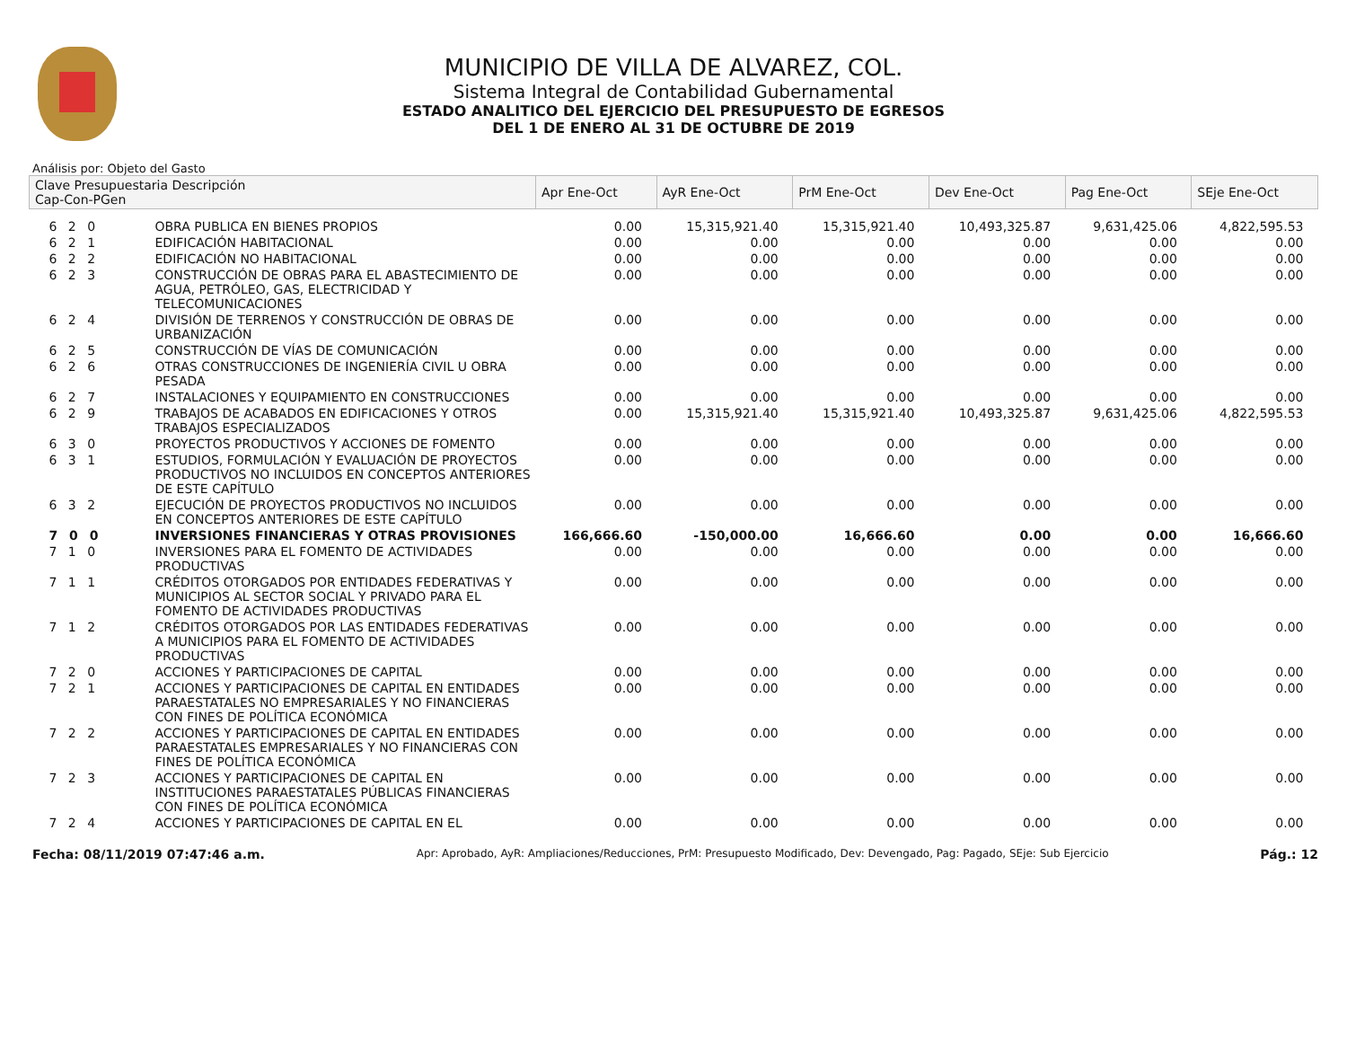MUNICIPIO DE VILLA DE ALVAREZ, COL.
Sistema Integral de Contabilidad Gubernamental
ESTADO ANALITICO DEL EJERCICIO DEL PRESUPUESTO DE EGRESOS
DEL 1 DE ENERO AL 31 DE OCTUBRE DE 2019
Análisis por: Objeto del Gasto
| Clave Presupuestaria Descripción Cap-Con-PGen | | Apr Ene-Oct | AyR Ene-Oct | PrM Ene-Oct | Dev Ene-Oct | Pag Ene-Oct | SEje Ene-Oct |
| --- | --- | --- | --- | --- | --- | --- | --- |
| 6 2 0 | OBRA PUBLICA EN BIENES PROPIOS | 0.00 | 15,315,921.40 | 15,315,921.40 | 10,493,325.87 | 9,631,425.06 | 4,822,595.53 |
| 6 2 1 | EDIFICACIÓN HABITACIONAL | 0.00 | 0.00 | 0.00 | 0.00 | 0.00 | 0.00 |
| 6 2 2 | EDIFICACIÓN NO HABITACIONAL | 0.00 | 0.00 | 0.00 | 0.00 | 0.00 | 0.00 |
| 6 2 3 | CONSTRUCCIÓN DE OBRAS PARA EL ABASTECIMIENTO DE AGUA, PETRÓLEO, GAS, ELECTRICIDAD Y TELECOMUNICACIONES | 0.00 | 0.00 | 0.00 | 0.00 | 0.00 | 0.00 |
| 6 2 4 | DIVISIÓN DE TERRENOS Y CONSTRUCCIÓN DE OBRAS DE URBANIZACIÓN | 0.00 | 0.00 | 0.00 | 0.00 | 0.00 | 0.00 |
| 6 2 5 | CONSTRUCCIÓN DE VÍAS DE COMUNICACIÓN | 0.00 | 0.00 | 0.00 | 0.00 | 0.00 | 0.00 |
| 6 2 6 | OTRAS CONSTRUCCIONES DE INGENIERÍA CIVIL U OBRA PESADA | 0.00 | 0.00 | 0.00 | 0.00 | 0.00 | 0.00 |
| 6 2 7 | INSTALACIONES Y EQUIPAMIENTO EN CONSTRUCCIONES | 0.00 | 0.00 | 0.00 | 0.00 | 0.00 | 0.00 |
| 6 2 9 | TRABAJOS DE ACABADOS EN EDIFICACIONES Y OTROS TRABAJOS ESPECIALIZADOS | 0.00 | 15,315,921.40 | 15,315,921.40 | 10,493,325.87 | 9,631,425.06 | 4,822,595.53 |
| 6 3 0 | PROYECTOS PRODUCTIVOS Y ACCIONES DE FOMENTO | 0.00 | 0.00 | 0.00 | 0.00 | 0.00 | 0.00 |
| 6 3 1 | ESTUDIOS, FORMULACIÓN Y EVALUACIÓN DE PROYECTOS PRODUCTIVOS NO INCLUIDOS EN CONCEPTOS ANTERIORES DE ESTE CAPÍTULO | 0.00 | 0.00 | 0.00 | 0.00 | 0.00 | 0.00 |
| 6 3 2 | EJECUCIÓN DE PROYECTOS PRODUCTIVOS NO INCLUIDOS EN CONCEPTOS ANTERIORES DE ESTE CAPÍTULO | 0.00 | 0.00 | 0.00 | 0.00 | 0.00 | 0.00 |
| 7 0 0 | INVERSIONES FINANCIERAS Y OTRAS PROVISIONES | 166,666.60 | -150,000.00 | 16,666.60 | 0.00 | 0.00 | 16,666.60 |
| 7 1 0 | INVERSIONES PARA EL FOMENTO DE ACTIVIDADES PRODUCTIVAS | 0.00 | 0.00 | 0.00 | 0.00 | 0.00 | 0.00 |
| 7 1 1 | CRÉDITOS OTORGADOS POR ENTIDADES FEDERATIVAS Y MUNICIPIOS AL SECTOR SOCIAL Y PRIVADO PARA EL FOMENTO DE ACTIVIDADES PRODUCTIVAS | 0.00 | 0.00 | 0.00 | 0.00 | 0.00 | 0.00 |
| 7 1 2 | CRÉDITOS OTORGADOS POR LAS ENTIDADES FEDERATIVAS A MUNICIPIOS PARA EL FOMENTO DE ACTIVIDADES PRODUCTIVAS | 0.00 | 0.00 | 0.00 | 0.00 | 0.00 | 0.00 |
| 7 2 0 | ACCIONES Y PARTICIPACIONES DE CAPITAL | 0.00 | 0.00 | 0.00 | 0.00 | 0.00 | 0.00 |
| 7 2 1 | ACCIONES Y PARTICIPACIONES DE CAPITAL EN ENTIDADES PARAESTATALES NO EMPRESARIALES Y NO FINANCIERAS CON FINES DE POLÍTICA ECONÓMICA | 0.00 | 0.00 | 0.00 | 0.00 | 0.00 | 0.00 |
| 7 2 2 | ACCIONES Y PARTICIPACIONES DE CAPITAL EN ENTIDADES PARAESTATALES EMPRESARIALES Y NO FINANCIERAS CON FINES DE POLÍTICA ECONÓMICA | 0.00 | 0.00 | 0.00 | 0.00 | 0.00 | 0.00 |
| 7 2 3 | ACCIONES Y PARTICIPACIONES DE CAPITAL EN INSTITUCIONES PARAESTATALES PÚBLICAS FINANCIERAS CON FINES DE POLÍTICA ECONÓMICA | 0.00 | 0.00 | 0.00 | 0.00 | 0.00 | 0.00 |
| 7 2 4 | ACCIONES Y PARTICIPACIONES DE CAPITAL EN EL | 0.00 | 0.00 | 0.00 | 0.00 | 0.00 | 0.00 |
Fecha: 08/11/2019 07:47:46 a.m. Apr: Aprobado, AyR: Ampliaciones/Reducciones, PrM: Presupuesto Modificado, Dev: Devengado, Pag: Pagado, SEje: Sub Ejercicio Pág.: 12